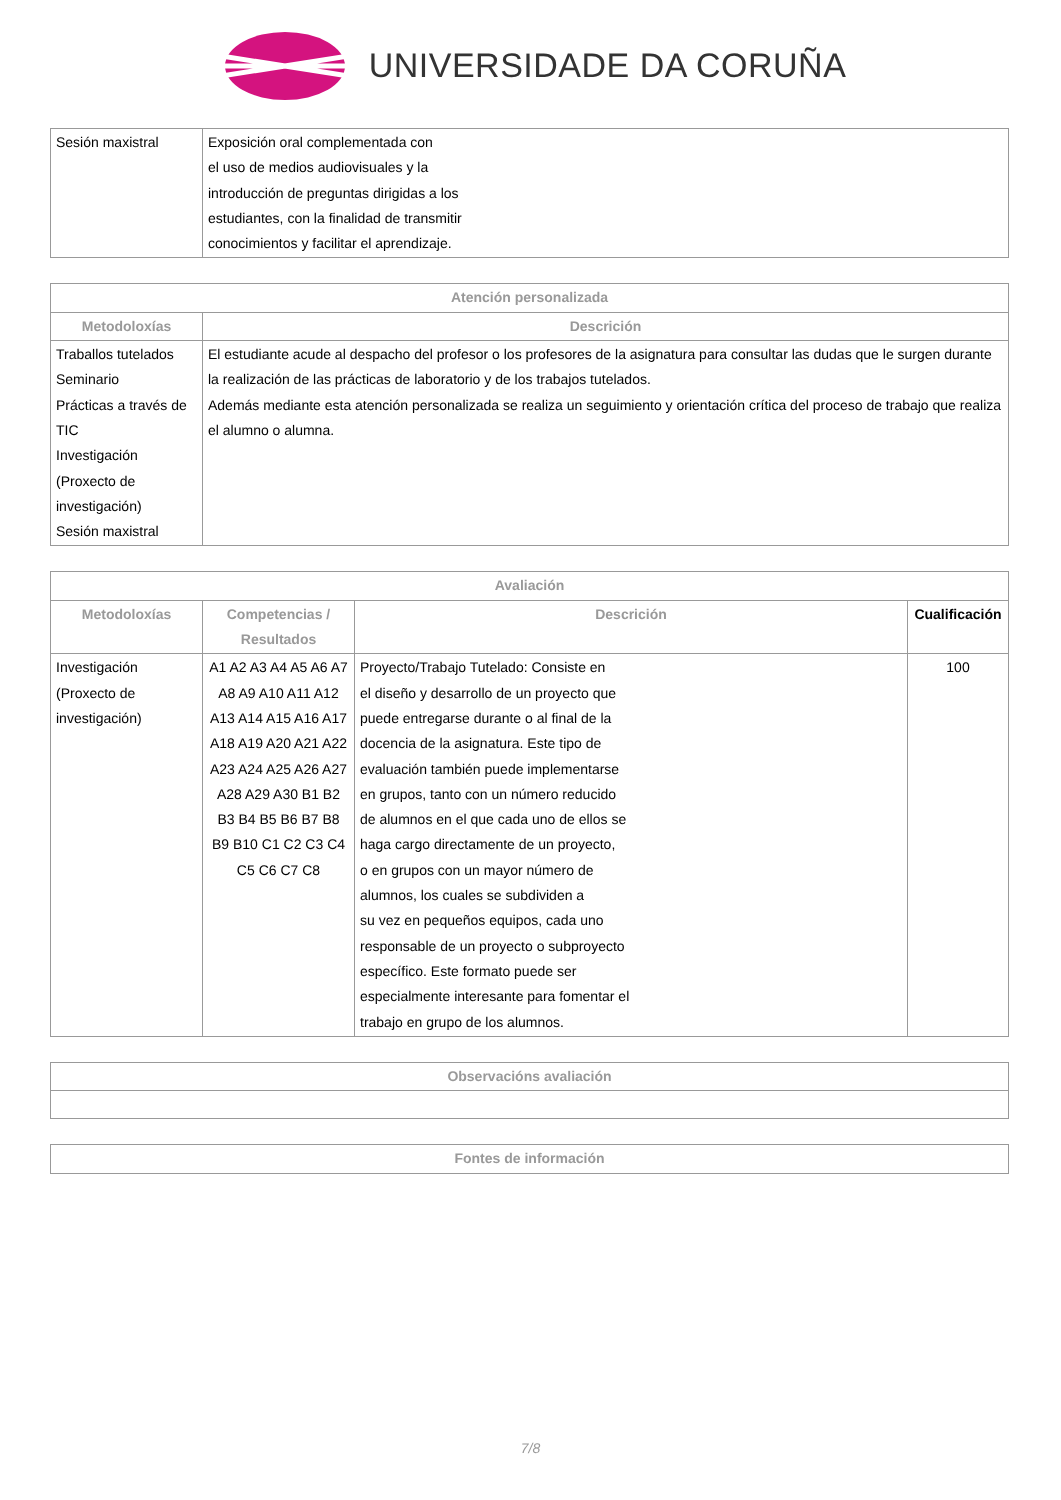UNIVERSIDADE DA CORUÑA
| Sesión maxistral | Exposición oral complementada con el uso de medios audiovisuales y la introducción de preguntas dirigidas a los estudiantes, con la finalidad de transmitir conocimientos y facilitar el aprendizaje. |
| Atención personalizada | |
| --- | --- |
| Metodoloxías | Descrición |
| Traballos tutelados Seminario Prácticas a través de TIC Investigación (Proxecto de investigación) Sesión maxistral | El estudiante acude al despacho del profesor o los profesores de la asignatura para consultar las dudas que le surgen durante la realización de las prácticas de laboratorio y de los trabajos tutelados. Además mediante esta atención personalizada se realiza un seguimiento y orientación crítica del proceso de trabajo que realiza el alumno o alumna. |
| Avaliación | | | |
| --- | --- | --- | --- |
| Metodoloxías | Competencias / Resultados | Descrición | Cualificación |
| Investigación (Proxecto de investigación) | A1 A2 A3 A4 A5 A6 A7 A8 A9 A10 A11 A12 A13 A14 A15 A16 A17 A18 A19 A20 A21 A22 A23 A24 A25 A26 A27 A28 A29 A30 B1 B2 B3 B4 B5 B6 B7 B8 B9 B10 C1 C2 C3 C4 C5 C6 C7 C8 | Proyecto/Trabajo Tutelado: Consiste en el diseño y desarrollo de un proyecto que puede entregarse durante o al final de la docencia de la asignatura. Este tipo de evaluación también puede implementarse en grupos, tanto con un número reducido de alumnos en el que cada uno de ellos se haga cargo directamente de un proyecto, o en grupos con un mayor número de alumnos, los cuales se subdividen a su vez en pequeños equipos, cada uno responsable de un proyecto o subproyecto específico. Este formato puede ser especialmente interesante para fomentar el trabajo en grupo de los alumnos. | 100 |
| Observacións avaliación |
| --- |
| Fontes de información |
| --- |
7/8